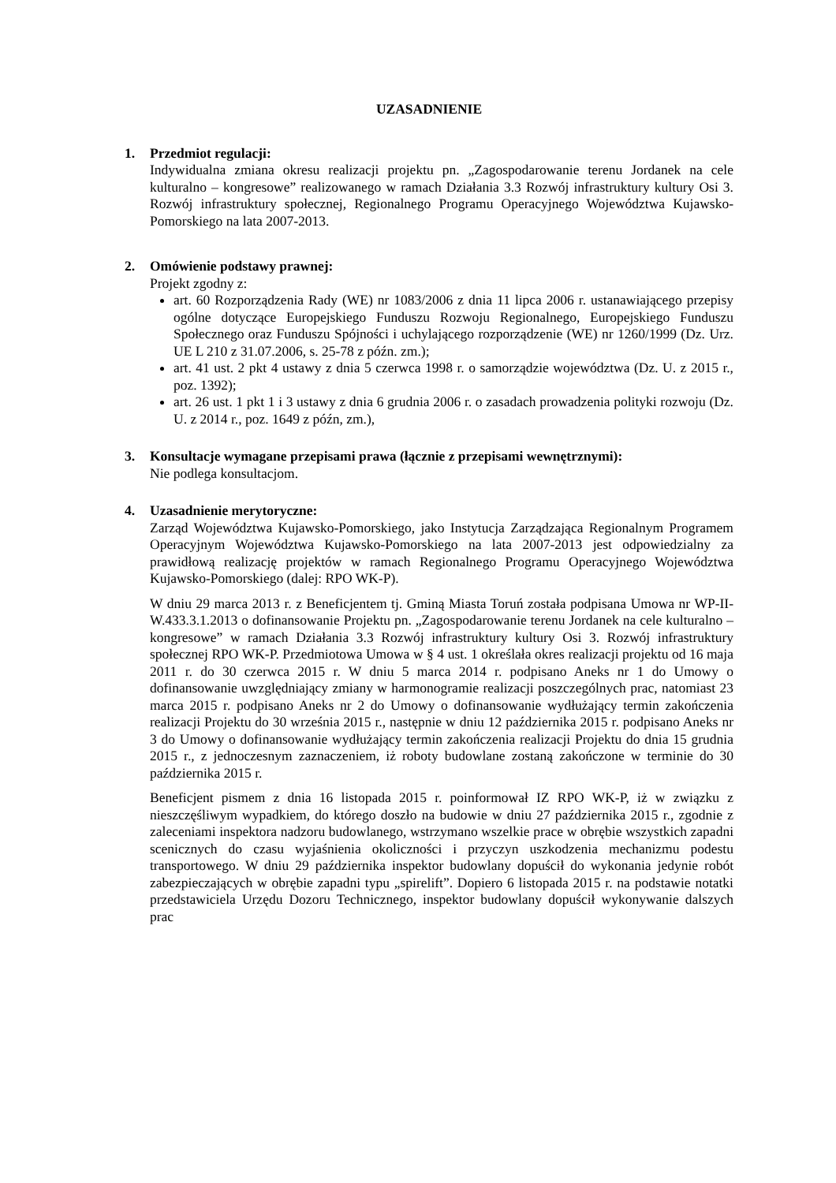UZASADNIENIE
1. Przedmiot regulacji:
Indywidualna zmiana okresu realizacji projektu pn. „Zagospodarowanie terenu Jordanek na cele kulturalno – kongresowe” realizowanego w ramach Działania 3.3 Rozwój infrastruktury kultury Osi 3. Rozwój infrastruktury społecznej, Regionalnego Programu Operacyjnego Województwa Kujawsko-Pomorskiego na lata 2007-2013.
2. Omówienie podstawy prawnej:
Projekt zgodny z:
art. 60 Rozporządzenia Rady (WE) nr 1083/2006 z dnia 11 lipca 2006 r. ustanawiającego przepisy ogólne dotyczące Europejskiego Funduszu Rozwoju Regionalnego, Europejskiego Funduszu Społecznego oraz Funduszu Spójności i uchylającego rozporządzenie (WE) nr 1260/1999 (Dz. Urz. UE L 210 z 31.07.2006, s. 25-78 z późn. zm.);
art. 41 ust. 2 pkt 4 ustawy z dnia 5 czerwca 1998 r. o samorządzie województwa (Dz. U. z 2015 r., poz. 1392);
art. 26 ust. 1 pkt 1 i 3 ustawy z dnia 6 grudnia 2006 r. o zasadach prowadzenia polityki rozwoju (Dz. U. z 2014 r., poz. 1649 z późn, zm.),
3. Konsultacje wymagane przepisami prawa (łącznie z przepisami wewnętrznymi):
Nie podlega konsultacjom.
4. Uzasadnienie merytoryczne:
Zarząd Województwa Kujawsko-Pomorskiego, jako Instytucja Zarządzająca Regionalnym Programem Operacyjnym Województwa Kujawsko-Pomorskiego na lata 2007-2013 jest odpowiedzialny za prawidłową realizację projektów w ramach Regionalnego Programu Operacyjnego Województwa Kujawsko-Pomorskiego (dalej: RPO WK-P).
W dniu 29 marca 2013 r. z Beneficjentem tj. Gminą Miasta Toruń została podpisana Umowa nr WP-II-W.433.3.1.2013 o dofinansowanie Projektu pn. „Zagospodarowanie terenu Jordanek na cele kulturalno – kongresowe” w ramach Działania 3.3 Rozwój infrastruktury kultury Osi 3. Rozwój infrastruktury społecznej RPO WK-P. Przedmiotowa Umowa w § 4 ust. 1 określała okres realizacji projektu od 16 maja 2011 r. do 30 czerwca 2015 r. W dniu 5 marca 2014 r. podpisano Aneks nr 1 do Umowy o dofinansowanie uwzględniający zmiany w harmonogramie realizacji poszczególnych prac, natomiast 23 marca 2015 r. podpisano Aneks nr 2 do Umowy o dofinansowanie wydłużający termin zakończenia realizacji Projektu do 30 września 2015 r., następnie w dniu 12 października 2015 r. podpisano Aneks nr 3 do Umowy o dofinansowanie wydłużający termin zakończenia realizacji Projektu do dnia 15 grudnia 2015 r., z jednoczesnym zaznaczeniem, iż roboty budowlane zostaną zakończone w terminie do 30 października 2015 r.
Beneficjent pismem z dnia 16 listopada 2015 r. poinformował IZ RPO WK-P, iż w związku z nieszczęśliwym wypadkiem, do którego doszło na budowie w dniu 27 października 2015 r., zgodnie z zaleceniami inspektora nadzoru budowlanego, wstrzymano wszelkie prace w obrębie wszystkich zapadni scenicznych do czasu wyjaśnienia okoliczności i przyczyn uszkodzenia mechanizmu podestu transportowego. W dniu 29 października inspektor budowlany dopuścił do wykonania jedynie robót zabezpieczających w obrębie zapadni typu „spirelift”. Dopiero 6 listopada 2015 r. na podstawie notatki przedstawiciela Urzędu Dozoru Technicznego, inspektor budowlany dopuścił wykonywanie dalszych prac